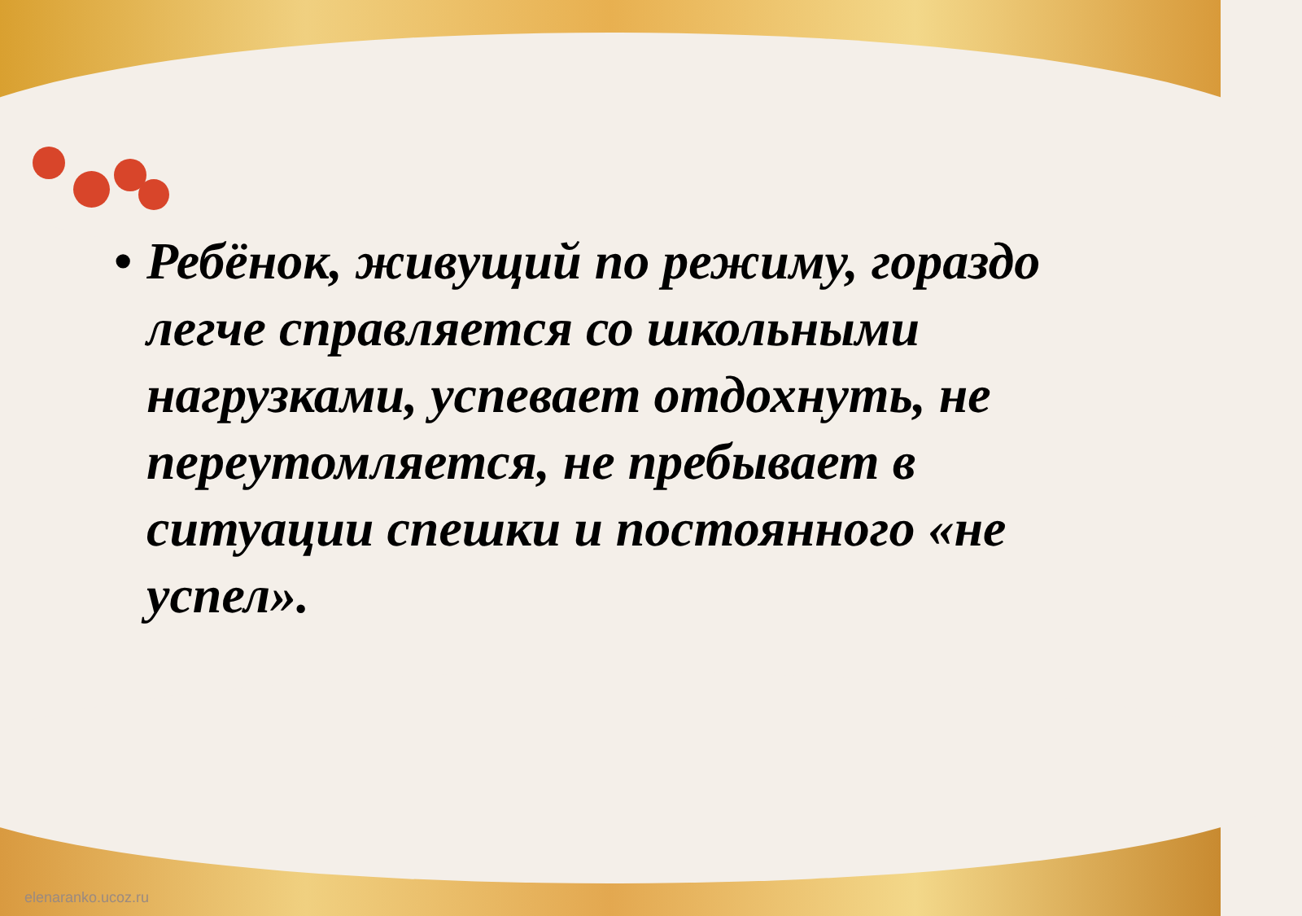• Ребёнок, живущий по режиму, гораздо легче справляется со школьными нагрузками, успевает отдохнуть, не переутомляется, не пребывает в ситуации спешки и постоянного «не успел».
elenaranko.ucoz.ru